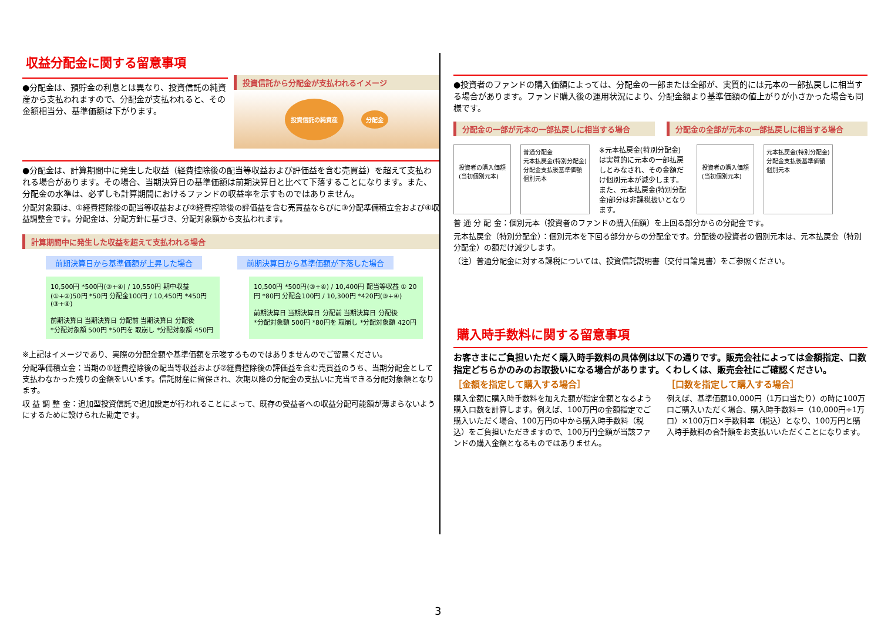収益分配金に関する留意事項
●分配金は、預貯金の利息とは異なり、投資信託の純資産から支払われますので、分配金が支払われると、その金額相当分、基準価額は下がります。
投資信託から分配金が支払われるイメージ
投資信託の純資産 分配金
●分配金は、計算期間中に発生した収益（経費控除後の配当等収益および評価益を含む売買益）を超えて支払われる場合があります。その場合、当期決算日の基準価額は前期決算日と比べて下落することになります。また、分配金の水準は、必ずしも計算期間におけるファンドの収益率を示すものではありません。
分配対象額は、①経費控除後の配当等収益および②経費控除後の評価益を含む売買益ならびに③分配準備積立金および④収益調整金です。分配金は、分配方針に基づき、分配対象額から支払われます。
計算期間中に発生した収益を超えて支払われる場合
前期決算日から基準価額が上昇した場合 前期決算日から基準価額が下落した場合
10,500円 *500円(③+④) / 10,550円 期中収益(①+②)50円 *50円 分配金100円 / 10,450円 *450円(③+④)
前期決算日 当期決算日 分配前 当期決算日 分配後
*分配対象額 500円 *50円を 取崩し *分配対象額 450円
10,500円 *500円(③+④) / 10,400円 配当等収益 ① 20円 *80円 分配金100円 / 10,300円 *420円(③+④)
前期決算日 当期決算日 分配前 当期決算日 分配後
*分配対象額 500円 *80円を 取崩し *分配対象額 420円
※上記はイメージであり、実際の分配金額や基準価額を示唆するものではありませんのでご留意ください。
分配準備積立金：当期の①経費控除後の配当等収益および②経費控除後の評価益を含む売買益のうち、当期分配金として支払わなかった残りの金額をいいます。信託財産に留保され、次期以降の分配金の支払いに充当できる分配対象額となります。
収 益 調 整 金：追加型投資信託で追加設定が行われることによって、既存の受益者への収益分配可能額が薄まらないようにするために設けられた勘定です。
●投資者のファンドの購入価額によっては、分配金の一部または全部が、実質的には元本の一部払戻しに相当する場合があります。ファンド購入後の運用状況により、分配金額より基準価額の値上がりが小さかった場合も同様です。
分配金の一部が元本の一部払戻しに相当する場合
分配金の全部が元本の一部払戻しに相当する場合
投資者の購入価額
(当初個別元本)
普通分配金
元本払戻金(特別分配金)
分配金支払後基準価額
個別元本
※元本払戻金(特別分配金)は実質的に元本の一部払戻しとみなされ、その金額だけ個別元本が減少します。また、元本払戻金(特別分配金)部分は非課税扱いとなります。
投資者の購入価額
(当初個別元本)
元本払戻金(特別分配金)
分配金支払後基準価額
個別元本
普 通 分 配 金：個別元本（投資者のファンドの購入価額）を上回る部分からの分配金です。
元本払戻金（特別分配金）：個別元本を下回る部分からの分配金です。分配後の投資者の個別元本は、元本払戻金（特別分配金）の額だけ減少します。
（注）普通分配金に対する課税については、投資信託説明書（交付目論見書）をご参照ください。
購入時手数料に関する留意事項
お客さまにご負担いただく購入時手数料の具体例は以下の通りです。販売会社によっては金額指定、口数指定どちらかのみのお取扱いになる場合があります。くわしくは、販売会社にご確認ください。
［金額を指定して購入する場合］
購入金額に購入時手数料を加えた額が指定金額となるよう購入口数を計算します。例えば、100万円の金額指定でご購入いただく場合、100万円の中から購入時手数料（税込）をご負担いただきますので、100万円全額が当該ファンドの購入金額となるものではありません。
［口数を指定して購入する場合］
例えば、基準価額10,000円（1万口当たり）の時に100万口ご購入いただく場合、購入時手数料＝（10,000円÷1万口）×100万口×手数料率（税込）となり、100万円と購入時手数料の合計額をお支払いいただくことになります。
3